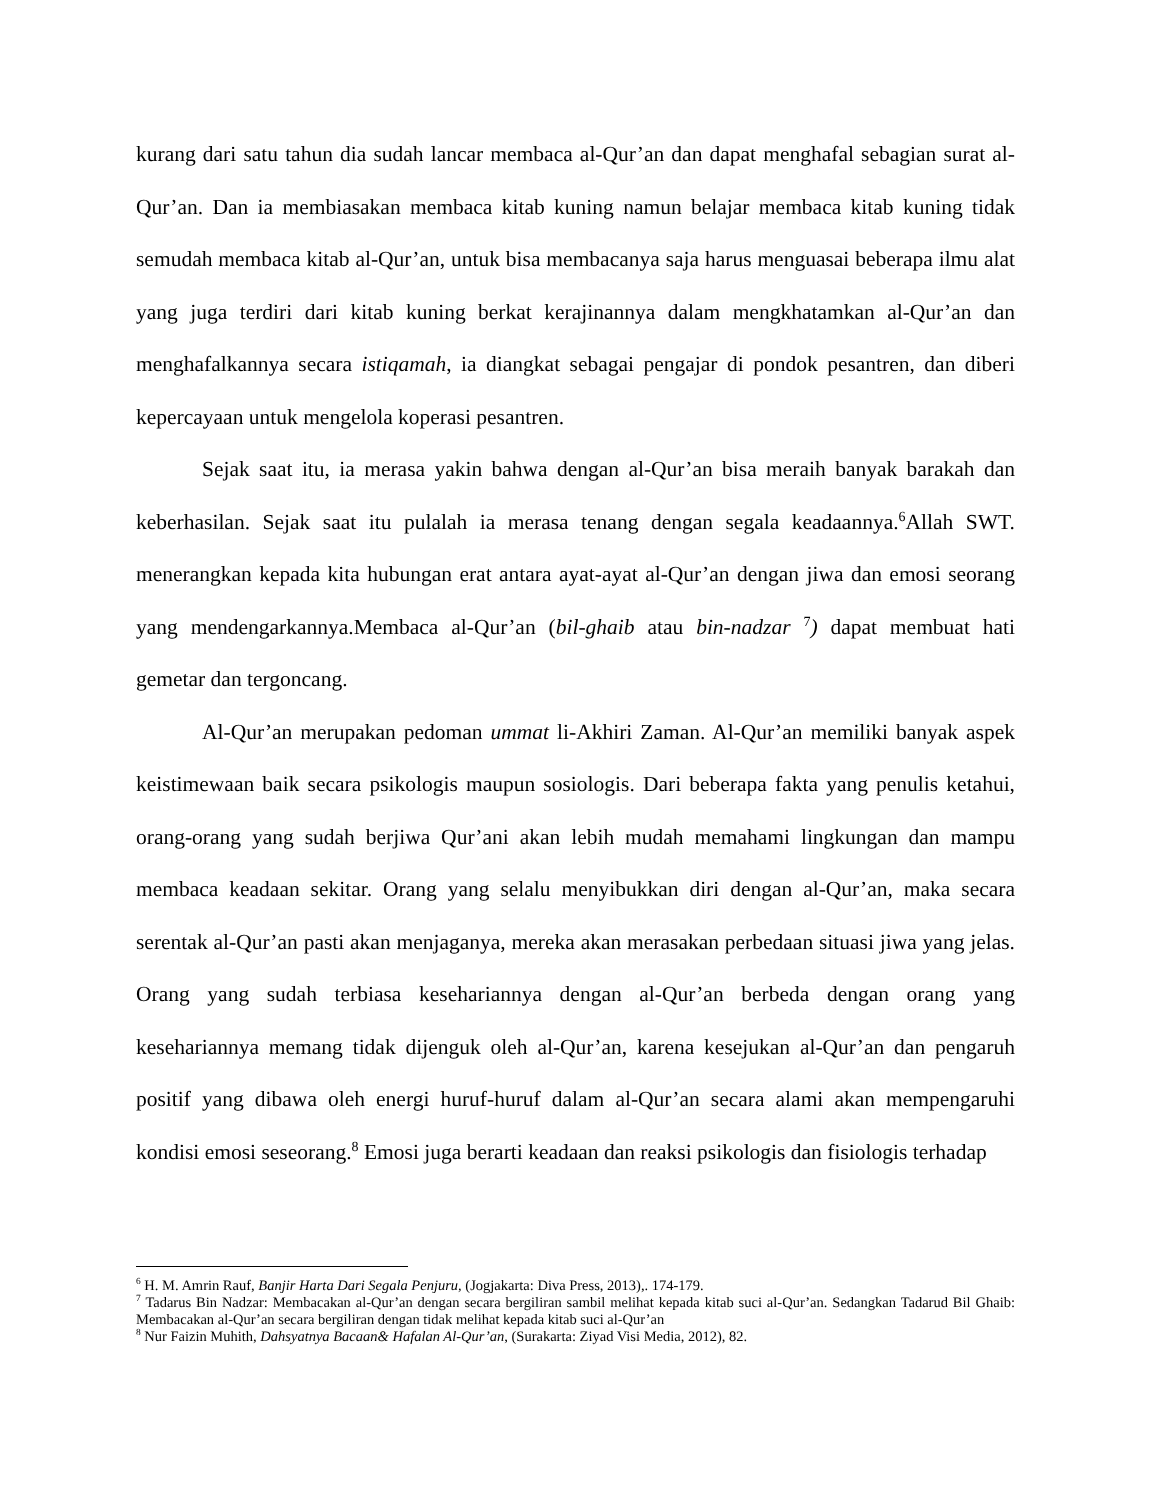kurang dari satu tahun dia sudah lancar membaca al-Qur’an dan dapat menghafal sebagian surat al-Qur’an. Dan ia membiasakan membaca kitab kuning namun belajar membaca kitab kuning tidak semudah membaca kitab al-Qur’an, untuk bisa membacanya saja harus menguasai beberapa ilmu alat yang juga terdiri dari kitab kuning berkat kerajinannya dalam mengkhatamkan al-Qur’an dan menghafalkannya secara istiqamah, ia diangkat sebagai pengajar di pondok pesantren, dan diberi kepercayaan untuk mengelola koperasi pesantren.
Sejak saat itu, ia merasa yakin bahwa dengan al-Qur’an bisa meraih banyak barakah dan keberhasilan. Sejak saat itu pulalah ia merasa tenang dengan segala keadaannya.<sup>6</sup>Allah SWT. menerangkan kepada kita hubungan erat antara ayat-ayat al-Qur’an dengan jiwa dan emosi seorang yang mendengarkannya.Membaca al-Qur’an (bil-ghaib atau bin-nadzar <sup>7</sup>) dapat membuat hati gemetar dan tergoncang.
Al-Qur’an merupakan pedoman ummat li-Akhiri Zaman. Al-Qur’an memiliki banyak aspek keistimewaan baik secara psikologis maupun sosiologis. Dari beberapa fakta yang penulis ketahui, orang-orang yang sudah berjiwa Qur’ani akan lebih mudah memahami lingkungan dan mampu membaca keadaan sekitar. Orang yang selalu menyibukkan diri dengan al-Qur’an, maka secara serentak al-Qur’an pasti akan menjaganya, mereka akan merasakan perbedaan situasi jiwa yang jelas. Orang yang sudah terbiasa kesehariannya dengan al-Qur’an berbeda dengan orang yang kesehariannya memang tidak dijenguk oleh al-Qur’an, karena kesejukan al-Qur’an dan pengaruh positif yang dibawa oleh energi huruf-huruf dalam al-Qur’an secara alami akan mempengaruhi kondisi emosi seseorang.<sup>8</sup> Emosi juga berarti keadaan dan reaksi psikologis dan fisiologis terhadap
<sup>6</sup> H. M. Amrin Rauf, Banjir Harta Dari Segala Penjuru, (Jogjakarta: Diva Press, 2013),. 174-179.
<sup>7</sup> Tadarus Bin Nadzar: Membacakan al-Qur’an dengan secara bergiliran sambil melihat kepada kitab suci al-Qur’an. Sedangkan Tadarud Bil Ghaib: Membacakan al-Qur’an secara bergiliran dengan tidak melihat kepada kitab suci al-Qur’an
<sup>8</sup> Nur Faizin Muhith, Dahsyatnya Bacaan& Hafalan Al-Qur’an, (Surakarta: Ziyad Visi Media, 2012), 82.